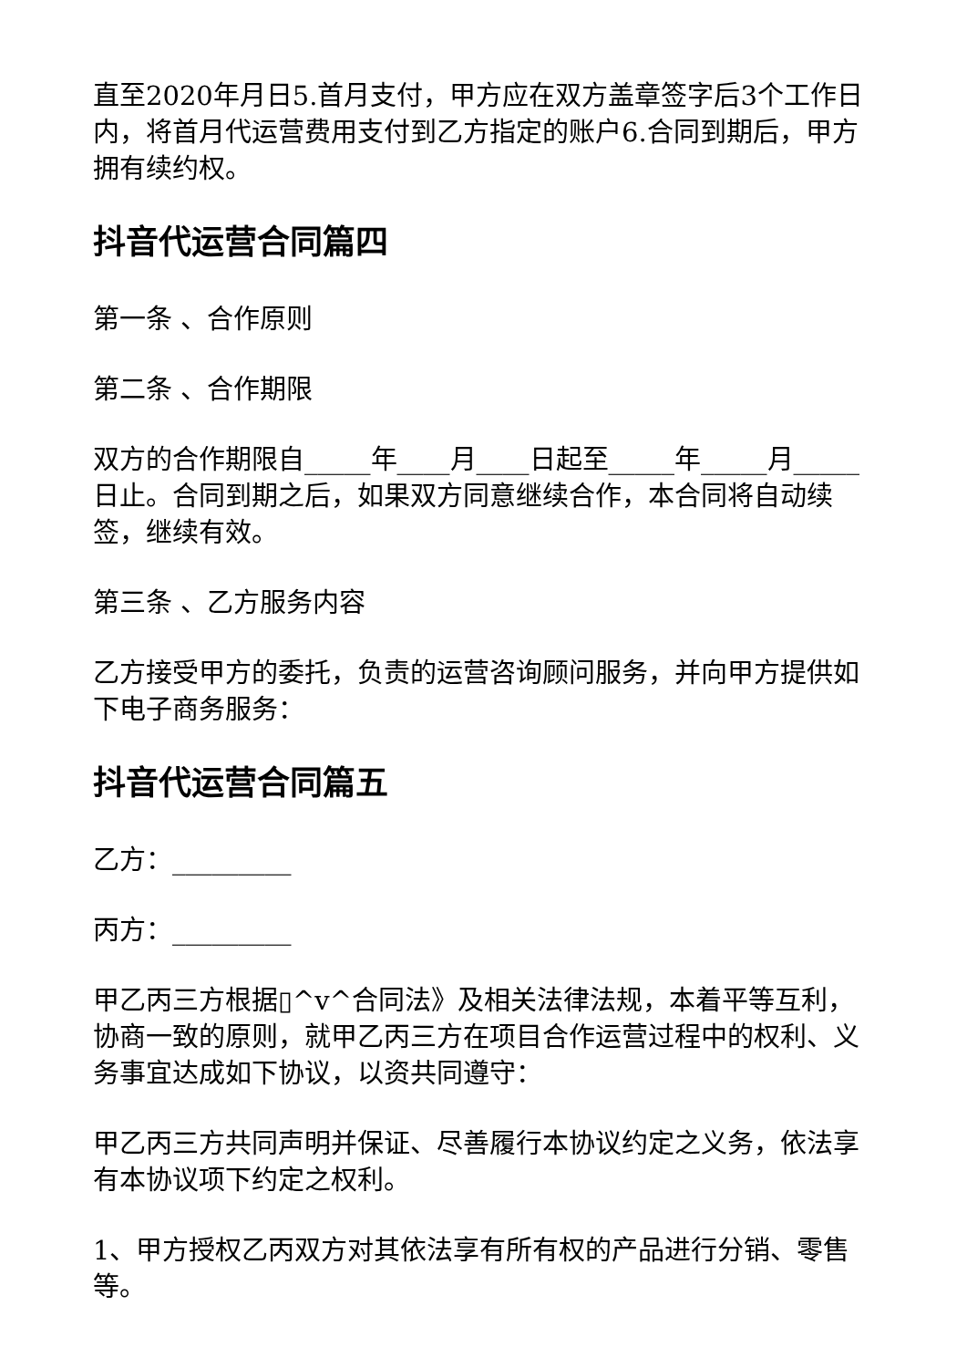直至2020年月日5.首月支付，甲方应在双方盖章签字后3个工作日内，将首月代运营费用支付到乙方指定的账户6.合同到期后，甲方拥有续约权。
抖音代运营合同篇四
第一条 、合作原则
第二条 、合作期限
双方的合作期限自_____年____月____日起至_____年_____月_____日止。合同到期之后，如果双方同意继续合作，本合同将自动续签，继续有效。
第三条 、乙方服务内容
乙方接受甲方的委托，负责的运营咨询顾问服务，并向甲方提供如下电子商务服务：
抖音代运营合同篇五
乙方：_________
丙方：_________
甲乙丙三方根据▯^v^合同法》及相关法律法规，本着平等互利，协商一致的原则，就甲乙丙三方在项目合作运营过程中的权利、义务事宜达成如下协议，以资共同遵守：
甲乙丙三方共同声明并保证、尽善履行本协议约定之义务，依法享有本协议项下约定之权利。
1、甲方授权乙丙双方对其依法享有所有权的产品进行分销、零售等。